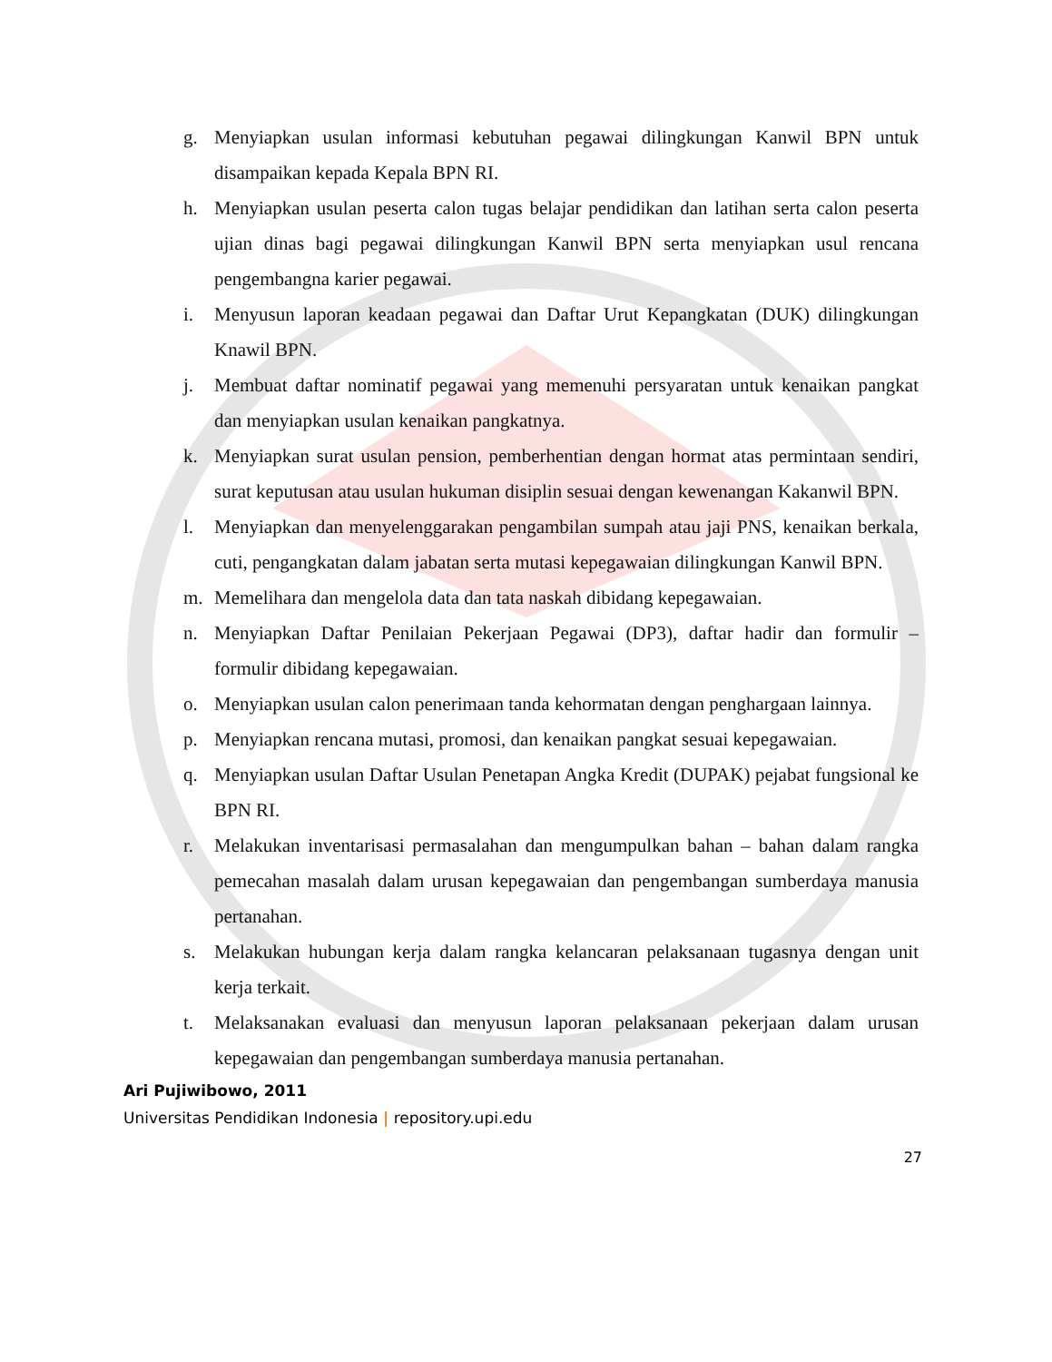g. Menyiapkan usulan informasi kebutuhan pegawai dilingkungan Kanwil BPN untuk disampaikan kepada Kepala BPN RI.
h. Menyiapkan usulan peserta calon tugas belajar pendidikan dan latihan serta calon peserta ujian dinas bagi pegawai dilingkungan Kanwil BPN serta menyiapkan usul rencana pengembangna karier pegawai.
i. Menyusun laporan keadaan pegawai dan Daftar Urut Kepangkatan (DUK) dilingkungan Knawil BPN.
j. Membuat daftar nominatif pegawai yang memenuhi persyaratan untuk kenaikan pangkat dan menyiapkan usulan kenaikan pangkatnya.
k. Menyiapkan surat usulan pension, pemberhentian dengan hormat atas permintaan sendiri, surat keputusan atau usulan hukuman disiplin sesuai dengan kewenangan Kakanwil BPN.
l. Menyiapkan dan menyelenggarakan pengambilan sumpah atau jaji PNS, kenaikan berkala, cuti, pengangkatan dalam jabatan serta mutasi kepegawaian dilingkungan Kanwil BPN.
m. Memelihara dan mengelola data dan tata naskah dibidang kepegawaian.
n. Menyiapkan Daftar Penilaian Pekerjaan Pegawai (DP3), daftar hadir dan formulir – formulir dibidang kepegawaian.
o. Menyiapkan usulan calon penerimaan tanda kehormatan dengan penghargaan lainnya.
p. Menyiapkan rencana mutasi, promosi, dan kenaikan pangkat sesuai kepegawaian.
q. Menyiapkan usulan Daftar Usulan Penetapan Angka Kredit (DUPAK) pejabat fungsional ke BPN RI.
r. Melakukan inventarisasi permasalahan dan mengumpulkan bahan – bahan dalam rangka pemecahan masalah dalam urusan kepegawaian dan pengembangan sumberdaya manusia pertanahan.
s. Melakukan hubungan kerja dalam rangka kelancaran pelaksanaan tugasnya dengan unit kerja terkait.
t. Melaksanakan evaluasi dan menyusun laporan pelaksanaan pekerjaan dalam urusan kepegawaian dan pengembangan sumberdaya manusia pertanahan.
Ari Pujiwibowo, 2011
Universitas Pendidikan Indonesia | repository.upi.edu
27